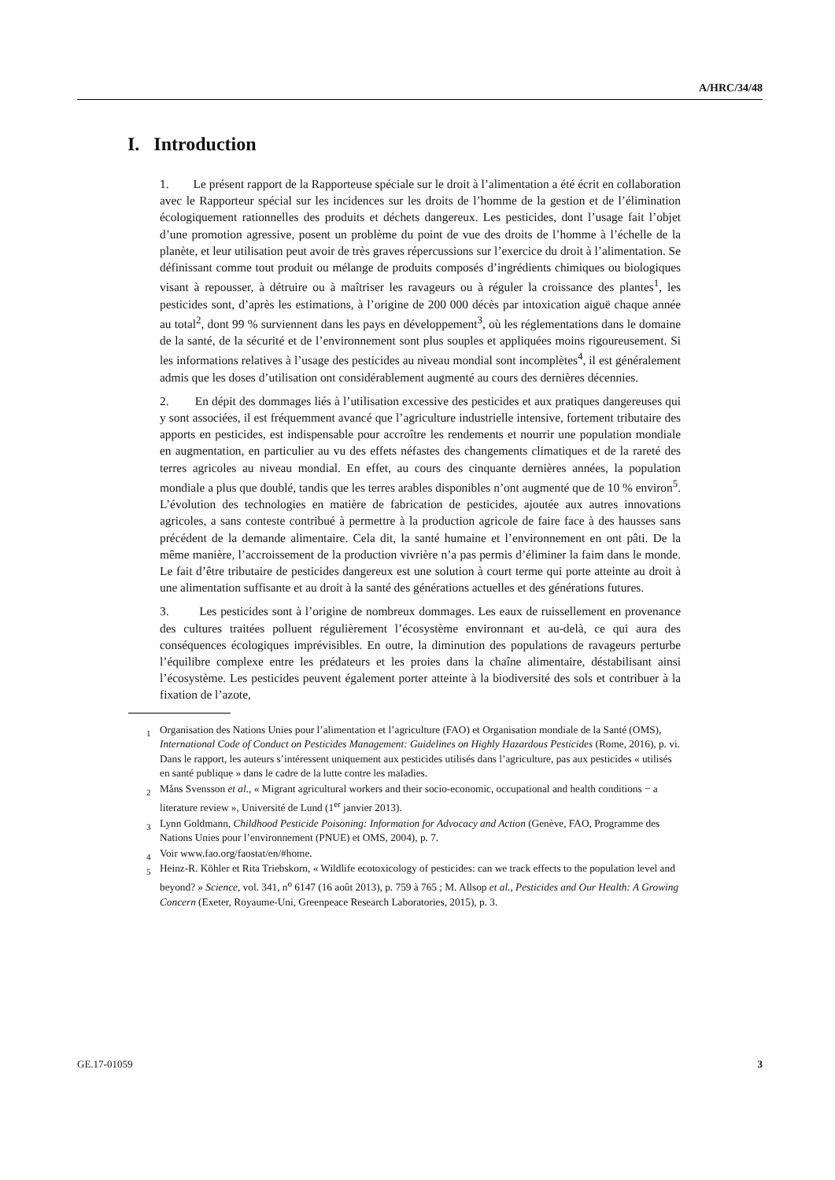A/HRC/34/48
I. Introduction
1. Le présent rapport de la Rapporteuse spéciale sur le droit à l’alimentation a été écrit en collaboration avec le Rapporteur spécial sur les incidences sur les droits de l’homme de la gestion et de l’élimination écologiquement rationnelles des produits et déchets dangereux. Les pesticides, dont l’usage fait l’objet d’une promotion agressive, posent un problème du point de vue des droits de l’homme à l’échelle de la planète, et leur utilisation peut avoir de très graves répercussions sur l’exercice du droit à l’alimentation. Se définissant comme tout produit ou mélange de produits composés d’ingrédients chimiques ou biologiques visant à repousser, à détruire ou à maîtriser les ravageurs ou à réguler la croissance des plantes<sup>1</sup>, les pesticides sont, d’après les estimations, à l’origine de 200 000 décès par intoxication aiguë chaque année au total<sup>2</sup>, dont 99 % surviennent dans les pays en développement<sup>3</sup>, où les réglementations dans le domaine de la santé, de la sécurité et de l’environnement sont plus souples et appliquées moins rigoureusement. Si les informations relatives à l’usage des pesticides au niveau mondial sont incomplètes<sup>4</sup>, il est généralement admis que les doses d’utilisation ont considérablement augmenté au cours des dernières décennies.
2. En dépit des dommages liés à l’utilisation excessive des pesticides et aux pratiques dangereuses qui y sont associées, il est fréquemment avancé que l’agriculture industrielle intensive, fortement tributaire des apports en pesticides, est indispensable pour accroître les rendements et nourrir une population mondiale en augmentation, en particulier au vu des effets néfastes des changements climatiques et de la rareté des terres agricoles au niveau mondial. En effet, au cours des cinquante dernières années, la population mondiale a plus que doublé, tandis que les terres arables disponibles n’ont augmenté que de 10 % environ<sup>5</sup>. L’évolution des technologies en matière de fabrication de pesticides, ajoutée aux autres innovations agricoles, a sans conteste contribué à permettre à la production agricole de faire face à des hausses sans précédent de la demande alimentaire. Cela dit, la santé humaine et l’environnement en ont pâti. De la même manière, l’accroissement de la production vivrière n’a pas permis d’éliminer la faim dans le monde. Le fait d’être tributaire de pesticides dangereux est une solution à court terme qui porte atteinte au droit à une alimentation suffisante et au droit à la santé des générations actuelles et des générations futures.
3. Les pesticides sont à l’origine de nombreux dommages. Les eaux de ruissellement en provenance des cultures traitées polluent régulièrement l’écosystème environnant et au-delà, ce qui aura des conséquences écologiques imprévisibles. En outre, la diminution des populations de ravageurs perturbe l’équilibre complexe entre les prédateurs et les proies dans la chaîne alimentaire, déstabilisant ainsi l’écosystème. Les pesticides peuvent également porter atteinte à la biodiversité des sols et contribuer à la fixation de l’azote,
<sup>1</sup> Organisation des Nations Unies pour l’alimentation et l’agriculture (FAO) et Organisation mondiale de la Santé (OMS), International Code of Conduct on Pesticides Management: Guidelines on Highly Hazardous Pesticides (Rome, 2016), p. vi. Dans le rapport, les auteurs s’intéressent uniquement aux pesticides utilisés dans l’agriculture, pas aux pesticides « utilisés en santé publique » dans le cadre de la lutte contre les maladies.
<sup>2</sup> Måns Svensson et al., « Migrant agricultural workers and their socio-economic, occupational and health conditions − a literature review », Université de Lund (1<sup>er</sup> janvier 2013).
<sup>3</sup> Lynn Goldmann, Childhood Pesticide Poisoning: Information for Advocacy and Action (Genève, FAO, Programme des Nations Unies pour l’environnement (PNUE) et OMS, 2004), p. 7.
<sup>4</sup> Voir www.fao.org/faostat/en/#home.
<sup>5</sup> Heinz-R. Köhler et Rita Triebskorn, « Wildlife ecotoxicology of pesticides: can we track effects to the population level and beyond? » Science, vol. 341, n<sup>o</sup> 6147 (16 août 2013), p. 759 à 765 ; M. Allsop et al., Pesticides and Our Health: A Growing Concern (Exeter, Royaume-Uni, Greenpeace Research Laboratories, 2015), p. 3.
GE.17-01059 3